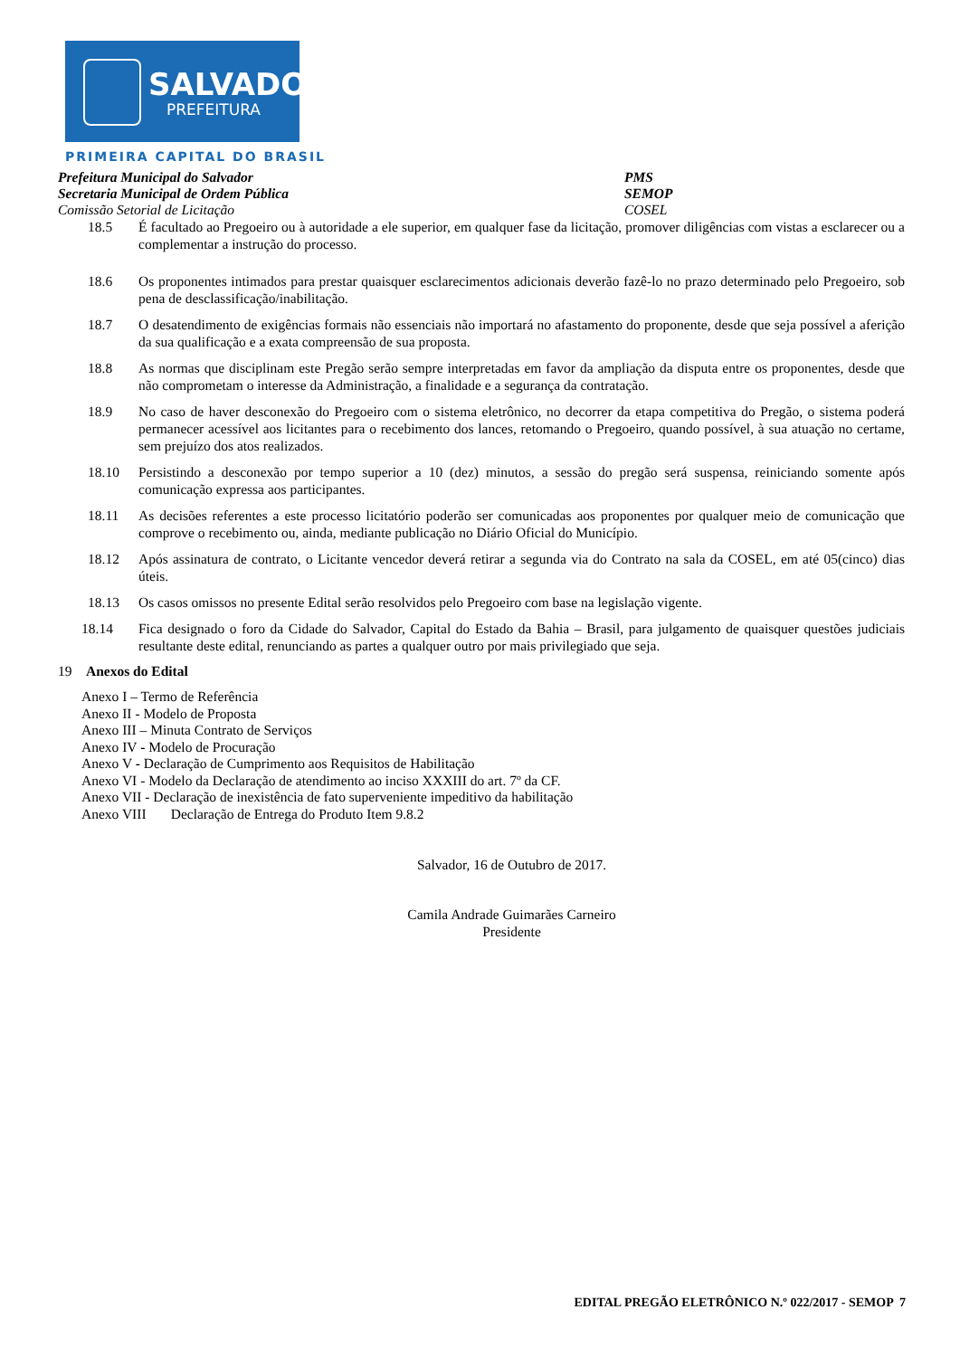SALVADOR
PREFEITURA
PRIMEIRA CAPITAL DO BRASIL
Prefeitura Municipal do Salvador PMS
Secretaria Municipal de Ordem Pública SEMOP
Comissão Setorial de Licitação COSEL
18.5 É facultado ao Pregoeiro ou à autoridade a ele superior, em qualquer fase da licitação, promover diligências com vistas a esclarecer ou a complementar a instrução do processo.
18.6 Os proponentes intimados para prestar quaisquer esclarecimentos adicionais deverão fazê-lo no prazo determinado pelo Pregoeiro, sob pena de desclassificação/inabilitação.
18.7 O desatendimento de exigências formais não essenciais não importará no afastamento do proponente, desde que seja possível a aferição da sua qualificação e a exata compreensão de sua proposta.
18.8 As normas que disciplinam este Pregão serão sempre interpretadas em favor da ampliação da disputa entre os proponentes, desde que não comprometam o interesse da Administração, a finalidade e a segurança da contratação.
18.9 No caso de haver desconexão do Pregoeiro com o sistema eletrônico, no decorrer da etapa competitiva do Pregão, o sistema poderá permanecer acessível aos licitantes para o recebimento dos lances, retomando o Pregoeiro, quando possível, à sua atuação no certame, sem prejuízo dos atos realizados.
18.10 Persistindo a desconexão por tempo superior a 10 (dez) minutos, a sessão do pregão será suspensa, reiniciando somente após comunicação expressa aos participantes.
18.11 As decisões referentes a este processo licitatório poderão ser comunicadas aos proponentes por qualquer meio de comunicação que comprove o recebimento ou, ainda, mediante publicação no Diário Oficial do Município.
18.12 Após assinatura de contrato, o Licitante vencedor deverá retirar a segunda via do Contrato na sala da COSEL, em até 05(cinco) dias úteis.
18.13 Os casos omissos no presente Edital serão resolvidos pelo Pregoeiro com base na legislação vigente.
18.14 Fica designado o foro da Cidade do Salvador, Capital do Estado da Bahia – Brasil, para julgamento de quaisquer questões judiciais resultante deste edital, renunciando as partes a qualquer outro por mais privilegiado que seja.
19 Anexos do Edital
Anexo I – Termo de Referência
Anexo II - Modelo de Proposta
Anexo III – Minuta Contrato de Serviços
Anexo IV - Modelo de Procuração
Anexo V - Declaração de Cumprimento aos Requisitos de Habilitação
Anexo VI - Modelo da Declaração de atendimento ao inciso XXXIII do art. 7º da CF.
Anexo VII - Declaração de inexistência de fato superveniente impeditivo da habilitação
Anexo VIII Declaração de Entrega do Produto Item 9.8.2
Salvador, 16 de Outubro de 2017.
Camila Andrade Guimarães Carneiro
Presidente
EDITAL PREGÃO ELETRÔNICO N.º 022/2017 - SEMOP 7